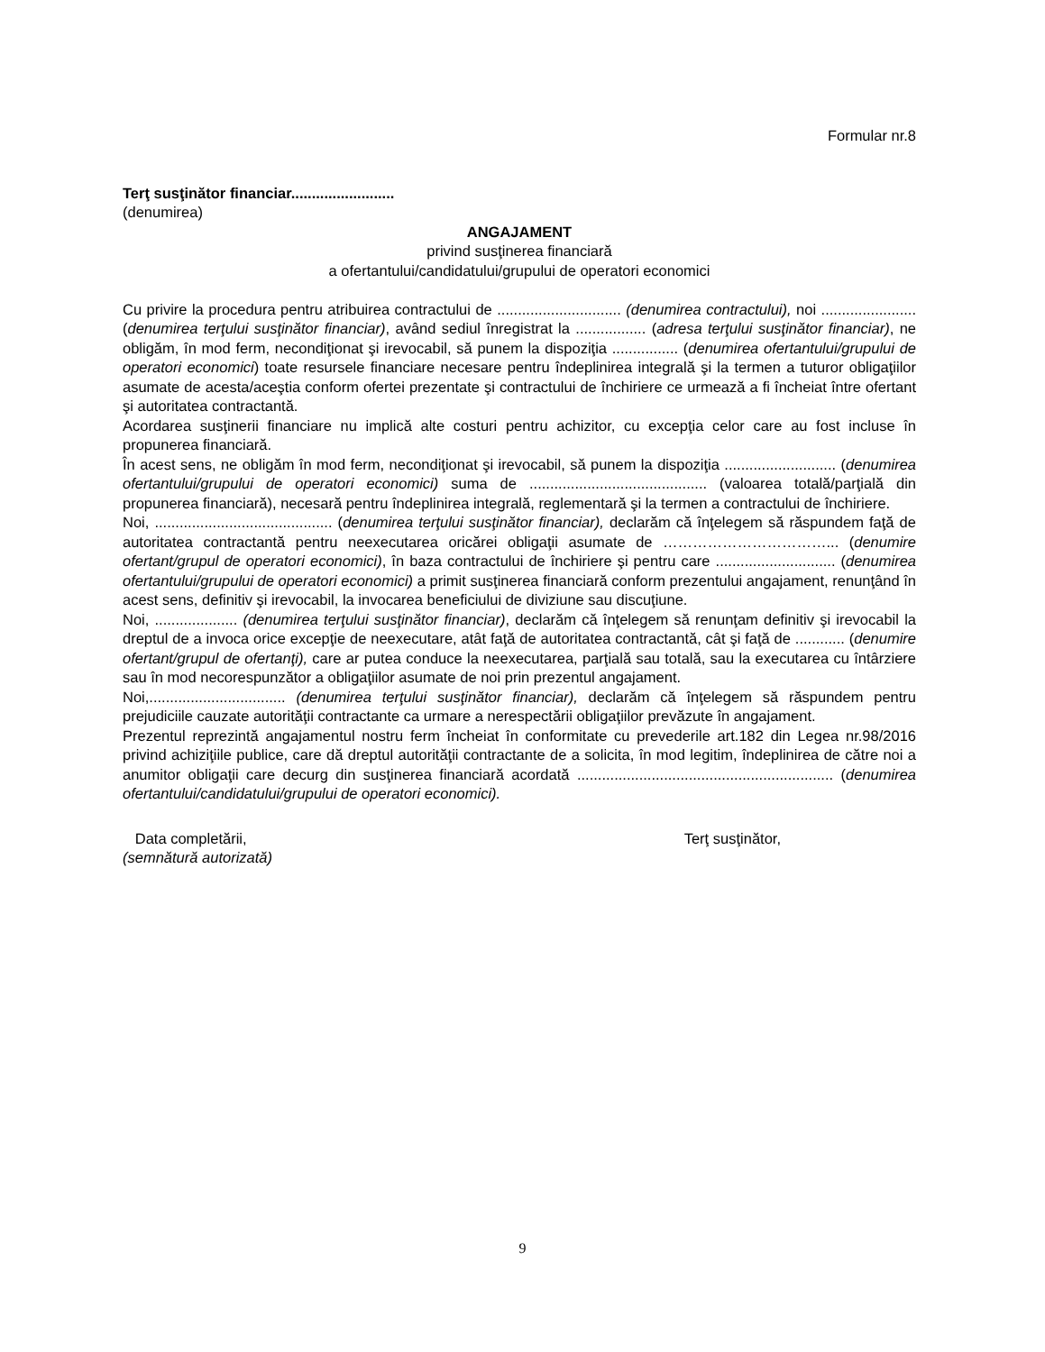Formular nr.8
Terţ susţinător financiar.........................
(denumirea)
ANGAJAMENT
privind susţinerea financiară
a ofertantului/candidatului/grupului de operatori economici
Cu privire la procedura pentru atribuirea contractului de .............................. (denumirea contractului), noi .......................(denumirea terţului susţinător financiar), având sediul înregistrat la ................. (adresa terţului susţinător financiar), ne obligăm, în mod ferm, necondiţionat şi irevocabil, să punem la dispoziţia ................ (denumirea ofertantului/grupului de operatori economici) toate resursele financiare necesare pentru îndeplinirea integrală şi la termen a tuturor obligaţiilor asumate de acesta/aceştia conform ofertei prezentate şi contractului de închiriere ce urmează a fi încheiat între ofertant şi autoritatea contractantă.
Acordarea susţinerii financiare nu implică alte costuri pentru achizitor, cu excepţia celor care au fost incluse în propunerea financiară.
În acest sens, ne obligăm în mod ferm, necondiţionat şi irevocabil, să punem la dispoziţia ........................... (denumirea ofertantului/grupului de operatori economici) suma de ........................................... (valoarea totală/parţială din propunerea financiară), necesară pentru îndeplinirea integrală, reglementară şi la termen a contractului de închiriere.
Noi, ........................................... (denumirea terţului susţinător financiar), declarăm că înţelegem să răspundem faţă de autoritatea contractantă pentru neexecutarea oricărei obligaţii asumate de ……………………………... (denumire ofertant/grupul de operatori economici), în baza contractului de închiriere şi pentru care ............................. (denumirea ofertantului/grupului de operatori economici) a primit susţinerea financiară conform prezentului angajament, renunţând în acest sens, definitiv şi irevocabil, la invocarea beneficiului de diviziune sau discuţiune.
Noi, .................... (denumirea terţului susţinător financiar), declarăm că înţelegem să renunţam definitiv şi irevocabil la dreptul de a invoca orice excepţie de neexecutare, atât faţă de autoritatea contractantă, cât şi faţă de ............ (denumire ofertant/grupul de ofertanţi), care ar putea conduce la neexecutarea, parţială sau totală, sau la executarea cu întârziere sau în mod necorespunzător a obligaţiilor asumate de noi prin prezentul angajament.
Noi,................................. (denumirea terţului susţinător financiar), declarăm că înţelegem să răspundem pentru prejudiciile cauzate autorităţii contractante ca urmare a nerespectării obligaţiilor prevăzute în angajament.
Prezentul reprezintă angajamentul nostru ferm încheiat în conformitate cu prevederile art.182 din Legea nr.98/2016 privind achiziţiile publice, care dă dreptul autorităţii contractante de a solicita, în mod legitim, îndeplinirea de către noi a anumitor obligaţii care decurg din susţinerea financiară acordată .............................................................. (denumirea ofertantului/candidatului/grupului de operatori economici).
Data completării, Terţ susţinător,
(semnătură autorizată)
9